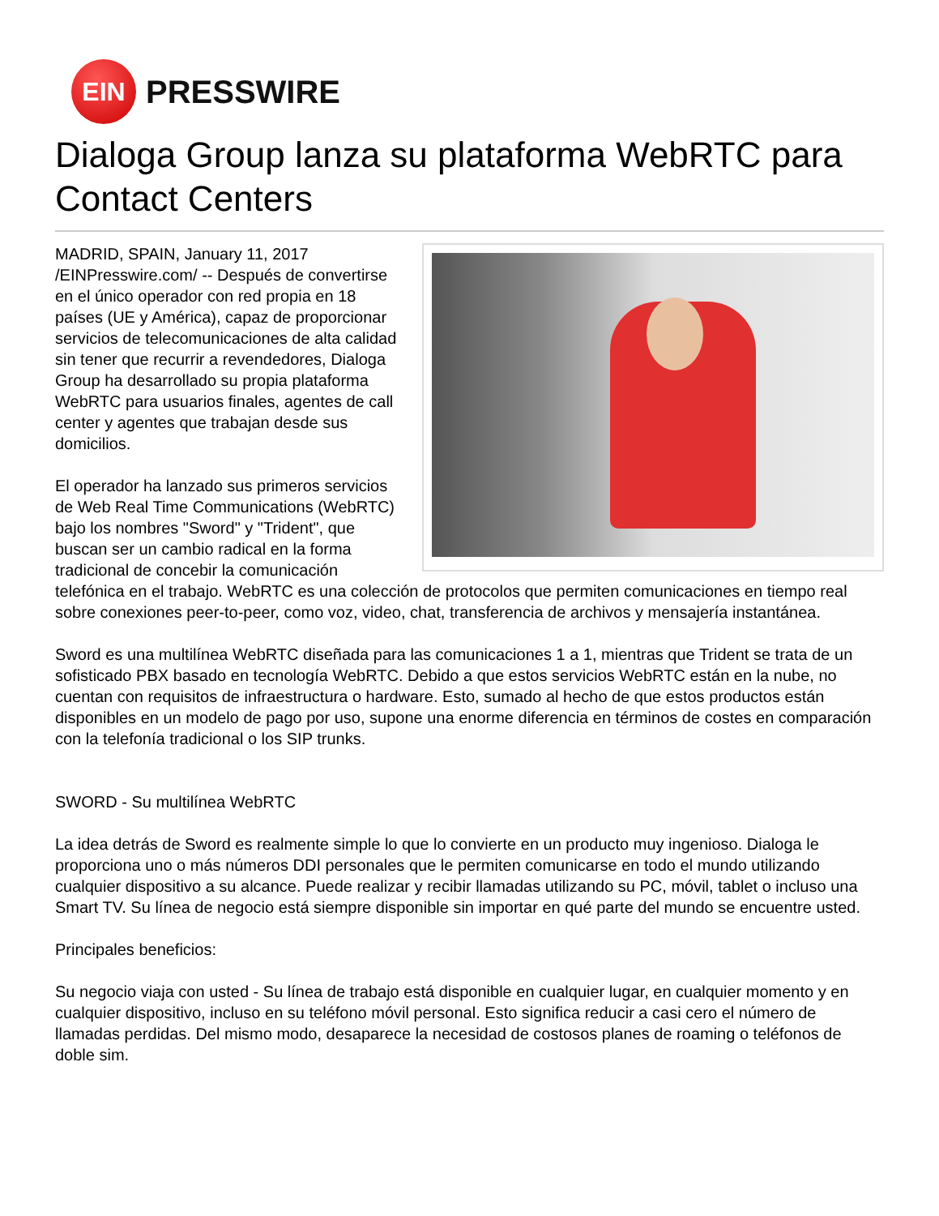EIN
PRESSWIRE
Dialoga Group lanza su plataforma WebRTC para Contact Centers
MADRID, SPAIN, January 11, 2017 /EINPresswire.com/ -- Después de convertirse en el único operador con red propia en 18 países (UE y América), capaz de proporcionar servicios de telecomunicaciones de alta calidad sin tener que recurrir a revendedores, Dialoga Group ha desarrollado su propia plataforma WebRTC para usuarios finales, agentes de call center y agentes que trabajan desde sus domicilios.
El operador ha lanzado sus primeros servicios de Web Real Time Communications (WebRTC) bajo los nombres "Sword" y "Trident", que buscan ser un cambio radical en la forma tradicional de concebir la comunicación telefónica en el trabajo. WebRTC es una colección de protocolos que permiten comunicaciones en tiempo real sobre conexiones peer-to-peer, como voz, video, chat, transferencia de archivos y mensajería instantánea.
Sword es una multilínea WebRTC diseñada para las comunicaciones 1 a 1, mientras que Trident se trata de un sofisticado PBX basado en tecnología WebRTC. Debido a que estos servicios WebRTC están en la nube, no cuentan con requisitos de infraestructura o hardware. Esto, sumado al hecho de que estos productos están disponibles en un modelo de pago por uso, supone una enorme diferencia en términos de costes en comparación con la telefonía tradicional o los SIP trunks.
SWORD - Su multilínea WebRTC
La idea detrás de Sword es realmente simple lo que lo convierte en un producto muy ingenioso. Dialoga le proporciona uno o más números DDI personales que le permiten comunicarse en todo el mundo utilizando cualquier dispositivo a su alcance. Puede realizar y recibir llamadas utilizando su PC, móvil, tablet o incluso una Smart TV. Su línea de negocio está siempre disponible sin importar en qué parte del mundo se encuentre usted.
Principales beneficios:
Su negocio viaja con usted - Su línea de trabajo está disponible en cualquier lugar, en cualquier momento y en cualquier dispositivo, incluso en su teléfono móvil personal. Esto significa reducir a casi cero el número de llamadas perdidas. Del mismo modo, desaparece la necesidad de costosos planes de roaming o teléfonos de doble sim.